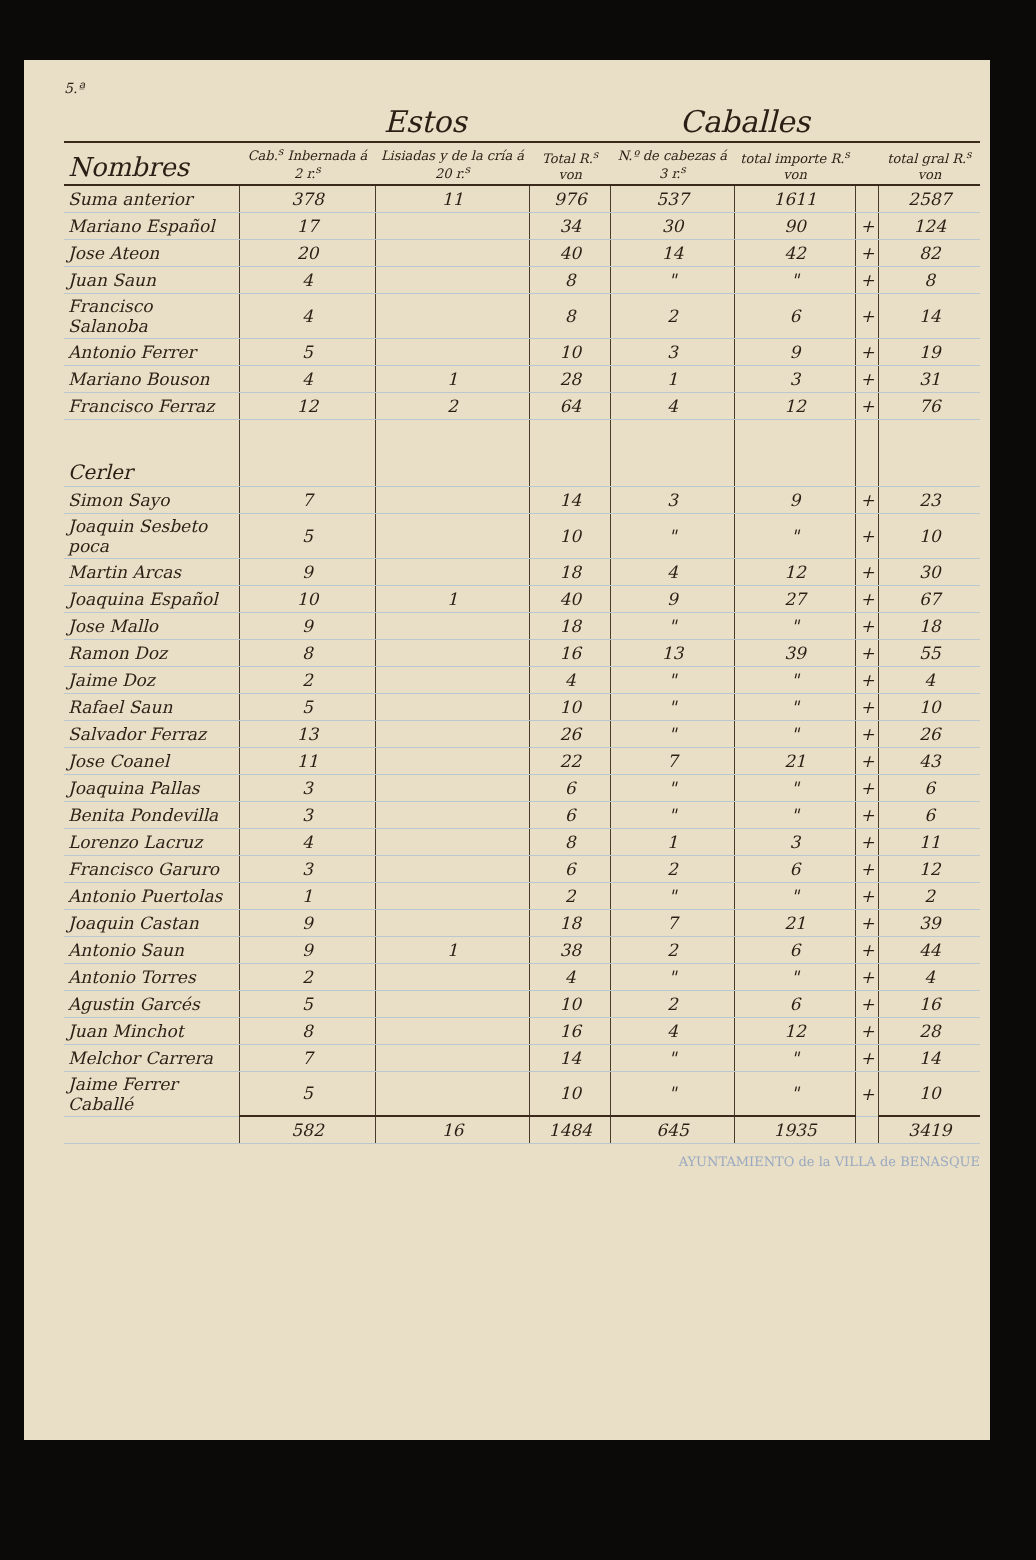5.ª
| | Estos | | | Caballes | | | |
| --- | --- | --- | --- | --- | --- | --- | --- |
| Nombres | Cab.<sup>s</sup> Inbernada á 2 r.<sup>s</sup> | Lisiadas y de la cría á 20 r.<sup>s</sup> | Total R.<sup>s</sup> von | N.º de cabezas á 3 r.<sup>s</sup> | total importe R.<sup>s</sup> von | | total gral R.<sup>s</sup> von |
| Suma anterior | 378 | 11 | 976 | 537 | 1611 | | 2587 |
| Mariano Español | 17 | | 34 | 30 | 90 | + | 124 |
| Jose Ateon | 20 | | 40 | 14 | 42 | + | 82 |
| Juan Saun | 4 | | 8 | " | " | + | 8 |
| Francisco Salanoba | 4 | | 8 | 2 | 6 | + | 14 |
| Antonio Ferrer | 5 | | 10 | 3 | 9 | + | 19 |
| Mariano Bouson | 4 | 1 | 28 | 1 | 3 | + | 31 |
| Francisco Ferraz | 12 | 2 | 64 | 4 | 12 | + | 76 |
| Cerler | | | | | | | |
| Simon Sayo | 7 | | 14 | 3 | 9 | + | 23 |
| Joaquin Sesbeto poca | 5 | | 10 | " | " | + | 10 |
| Martin Arcas | 9 | | 18 | 4 | 12 | + | 30 |
| Joaquina Español | 10 | 1 | 40 | 9 | 27 | + | 67 |
| Jose Mallo | 9 | | 18 | " | " | + | 18 |
| Ramon Doz | 8 | | 16 | 13 | 39 | + | 55 |
| Jaime Doz | 2 | | 4 | " | " | + | 4 |
| Rafael Saun | 5 | | 10 | " | " | + | 10 |
| Salvador Ferraz | 13 | | 26 | " | " | + | 26 |
| Jose Coanel | 11 | | 22 | 7 | 21 | + | 43 |
| Joaquina Pallas | 3 | | 6 | " | " | + | 6 |
| Benita Pondevilla | 3 | | 6 | " | " | + | 6 |
| Lorenzo Lacruz | 4 | | 8 | 1 | 3 | + | 11 |
| Francisco Garuro | 3 | | 6 | 2 | 6 | + | 12 |
| Antonio Puertolas | 1 | | 2 | " | " | + | 2 |
| Joaquin Castan | 9 | | 18 | 7 | 21 | + | 39 |
| Antonio Saun | 9 | 1 | 38 | 2 | 6 | + | 44 |
| Antonio Torres | 2 | | 4 | " | " | + | 4 |
| Agustin Garcés | 5 | | 10 | 2 | 6 | + | 16 |
| Juan Minchot | 8 | | 16 | 4 | 12 | + | 28 |
| Melchor Carrera | 7 | | 14 | " | " | + | 14 |
| Jaime Ferrer Caballé | 5 | | 10 | " | " | + | 10 |
| | 582 | 16 | 1484 | 645 | 1935 | | 3419 |
AYUNTAMIENTO de la VILLA de BENASQUE